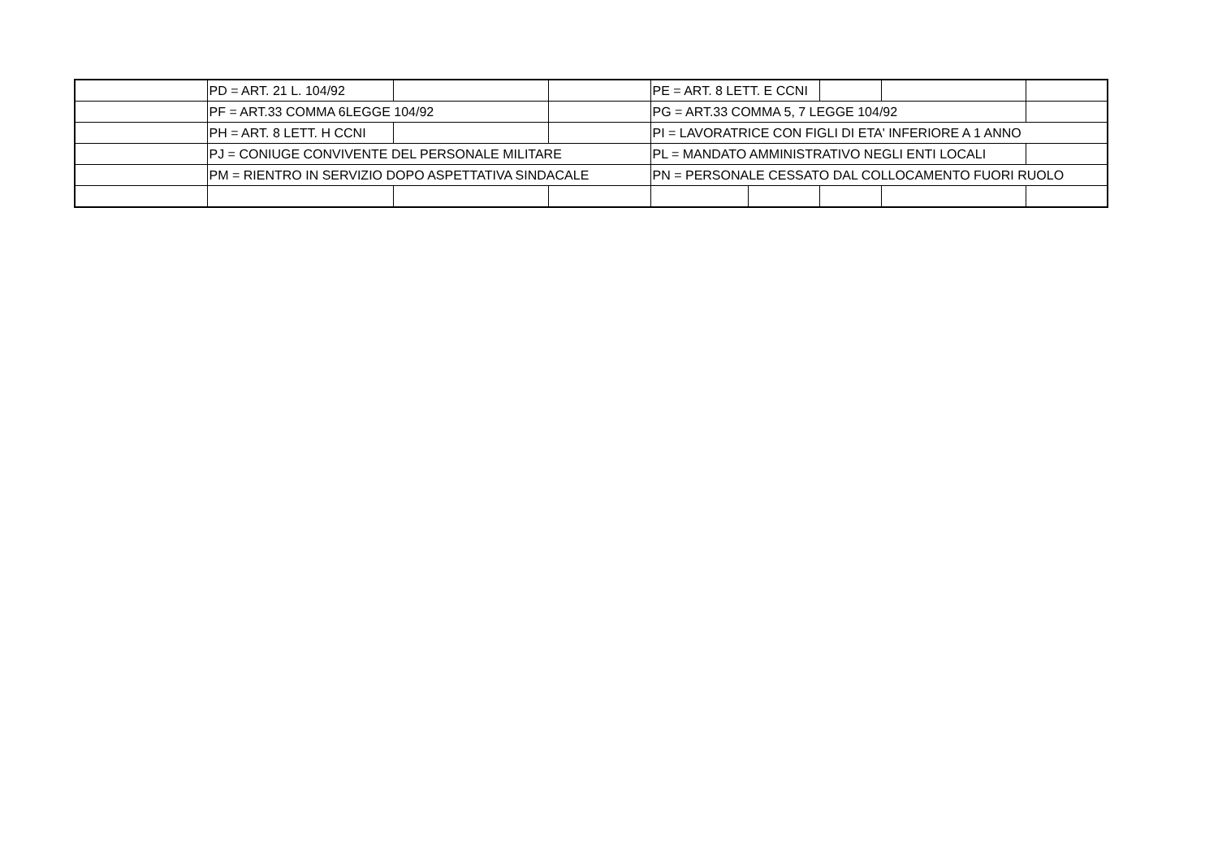| | PD = ART. 21 L. 104/92 | | | PE = ART. 8 LETT. E CCNI | | | | |
| | PF = ART.33 COMMA 6LEGGE 104/92 | | | PG = ART.33 COMMA 5, 7 LEGGE 104/92 | | | | |
| | PH = ART. 8 LETT. H CCNI | | | PI = LAVORATRICE CON FIGLI DI ETA' INFERIORE A 1 ANNO | | | | |
| | PJ = CONIUGE CONVIVENTE DEL PERSONALE MILITARE | | | PL = MANDATO AMMINISTRATIVO NEGLI ENTI LOCALI | | | | |
| | PM = RIENTRO IN SERVIZIO DOPO ASPETTATIVA SINDACALE | | | PN = PERSONALE CESSATO DAL COLLOCAMENTO FUORI RUOLO | | | | |